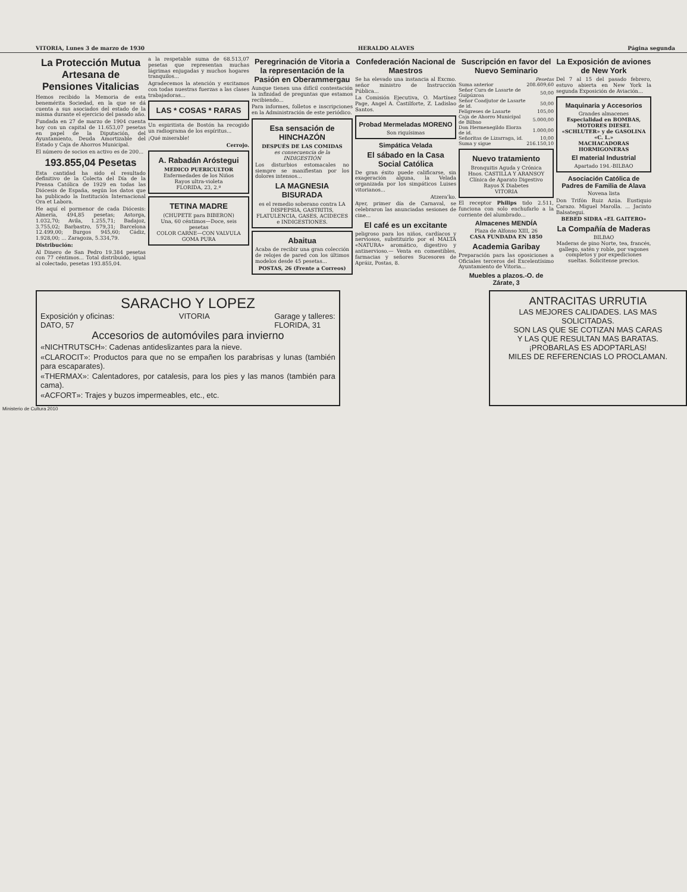VITORIA, Lunes 3 de marzo de 1930 HERALDO ALAVES Página segunda
La Protección Mutua Artesana de Pensiones Vitalicias
Hemos recibido la Memoria de esta benemérita Sociedad, en la que se dá cuenta a sus asociados del estado de la misma durante el ejercicio del pasado año.
Fundada en 27 de marzo de 1904 cuenta hoy con un capital de 11.653,07 pesetas en papel de la Diputación, del Ayuntamiento, Deuda Amortizable del Estado y Caja de Ahorros Municipal.
El número de socios en activo es de 200...
193.855,04 Pesetas
Esta cantidad ha sido el resultado definitivo de la Colecta del Día de la Prensa Católica de 1929 en todas las Diócesis de España, según los datos que ha publicado la Institución Internacional Ora et Labora.
He aquí el pormenor de cada Diócesis: Almería, 494,85 pesetas; Astorga, 1.032,70; Avila, 1.255,71; Badajoz, 3.755,02; Barbastro, 579,31; Barcelona 12.499,00; Burgos 945,60; Cádiz, 1.928,00; ... Zaragoza, 5.334,79.
Distribución:
Al Dinero de San Pedro 19.384 pesetas con 77 céntimos... Total distribuido, igual al colectado, pesetas 193.855,04.
a la respetable suma de 68.513,07 pesetas que representan muchas lágrimas enjugadas y muchos hogares tranquilos...
Agradecemos la atención y excitamos con todas nuestras fuerzas a las clases trabajadoras...
LAS * COSAS * RARAS
Un espiritista de Bostón ha recogido un radiograma de los espíritus...
¡Qué miserable!
Cerrojo.
A. Rabadán Aróstegui
MEDICO PUERICULTOR
Enfermedades de los Niños
Rayos ultra-violeta
FLORIDA, 23, 2.º
TETINA MADRE
(CHUPETE para BIBERON)
Una, 60 céntimos—Doce, seis pesetas
COLOR CARNE—CON VALVULA
GOMA PURA
Peregrinación de Vitoria a la representación de la Pasión en Oberammergau
Aunque tienen una difícil contestación la infinidad de preguntas que estamos recibiendo...
Para informes, folletos e inscripciones en la Administración de este periódico.
Esa sensación de HINCHAZÓN
DESPUÉS DE LAS COMIDAS
es consecuencia de la INDIGESTIÓN
Los disturbios estomacales no siempre se manifiestan por los dolores intensos...
LA MAGNESIA BISURADA
es el remedio soberano contra LA DISPEPSIA, GASTRITIS, FLATULENCIA, GASES, ACIDECES e INDIGESTIONES.
Abaitua
Acaba de recibir una gran colección de relojes de pared con los últimos modelos desde 45 pesetas...
POSTAS, 26 (Frente a Correos)
Confederación Nacional de Maestros
Se ha elevado una instancia al Excmo. señor ministro de Instrucción Pública...
La Comisión Ejecutiva, O. Martínez Page, Angel A. Castilforte, Z. Ladislao Santos.
Probad Mermeladas MORENO
Son riquísimas
Simpática Velada
El sábado en la Casa Social Católica
De gran éxito puede calificarse, sin exageración alguna, la Velada organizada por los simpáticos Luises vitorianos...
Atzera'ko.
Ayer, primer día de Carnaval, se celebraron las anunciadas sesiones de cine...
El café es un excitante
peligroso para los niños, cardíacos y nerviosos, substituirlo por el MALTA «NATURA» aromático, digestivo y antinervioso.— Venta en comestibles, farmacias y señores Sucesores de Apráiz, Postas, 8.
Suscripción en favor del Nuevo Seminario
| | Pesetas |
| Suma anterior | 208.609,60 |
| Señor Cura de Lasarte de Guipúzcoa | 50,00 |
| Señor Coadjutor de Lasarte de id. | 50,00 |
| Feligreses de Lasarte | 105,00 |
| Caja de Ahorro Municipal de Bilbao | 5.000,00 |
| Don Hermenegildo Elorza de id. | 1.000,00 |
| Señoritas de Lizarraga, id. | 10,00 |
| Suma y sigue | 216.150,10 |
Nuevo tratamiento
Bronquitis Aguda y Crónica
Hnos. CASTILLA Y ARANSOY
Clínica de Aparato Digestivo
Rayos X Diabetes
VITORIA
El receptor Philips tido 2.511, funciona con solo enchufarlo a la corriente del alumbrado...
Almacenes MENDÍA
Plaza de Alfonso XIII, 26
CASA FUNDADA EN 1850
Academia Garibay
Preparación para las oposiciones a Oficiales terceros del Excelentísimo Ayuntamiento de Vitoria...
Muebles a plazos.-O. de Zárate, 3
La Exposición de aviones de New York
Del 7 al 15 del pasado febrero, estuvo abierta en New York la segunda Exposición de Aviación...
Maquinaria y Accesorios
Grandes almacenes
Especialidad en BOMBAS, MOTORES DIESEL «SCHLUTER» y de GASOLINA «C. L.»
MACHACADORAS HORMIGONERAS
El material Industrial
Apartado 194.-BILBAO
Asociación Católica de Padres de Familia de Alava
Novena lista
Don Trifón Ruiz Azúa. Eustiquio Carazo. Miguel Marolla. ... Jacinto Balsategui.
BEBED SIDRA «EL GAITERO»
La Compañía de Maderas
BILBAO
Maderas de pino Norte, tea, francés, gallego, satén y roble, por vagones completos y por expediciones sueltas. Solicitense precios.
SARACHO Y LOPEZ
Exposición y oficinas:
DATO, 57 VITORIA Garage y talleres:
FLORIDA, 31
Accesorios de automóviles para invierno
«NICHTRUTSCH»: Cadenas antideslizantes para la nieve.
«CLAROCIT»: Productos para que no se empañen los parabrisas y lunas (también para escaparates).
«THERMAX»: Calentadores, por catalesis, para los pies y las manos (también para cama).
«ACFORT»: Trajes y buzos impermeables, etc., etc.
ANTRACITAS URRUTIA
LAS MEJORES CALIDADES. LAS MAS SOLICITADAS.
SON LAS QUE SE COTIZAN MAS CARAS
Y LAS QUE RESULTAN MAS BARATAS.
¡PROBARLAS ES ADOPTARLAS!
MILES DE REFERENCIAS LO PROCLAMAN.
Ministerio de Cultura 2010